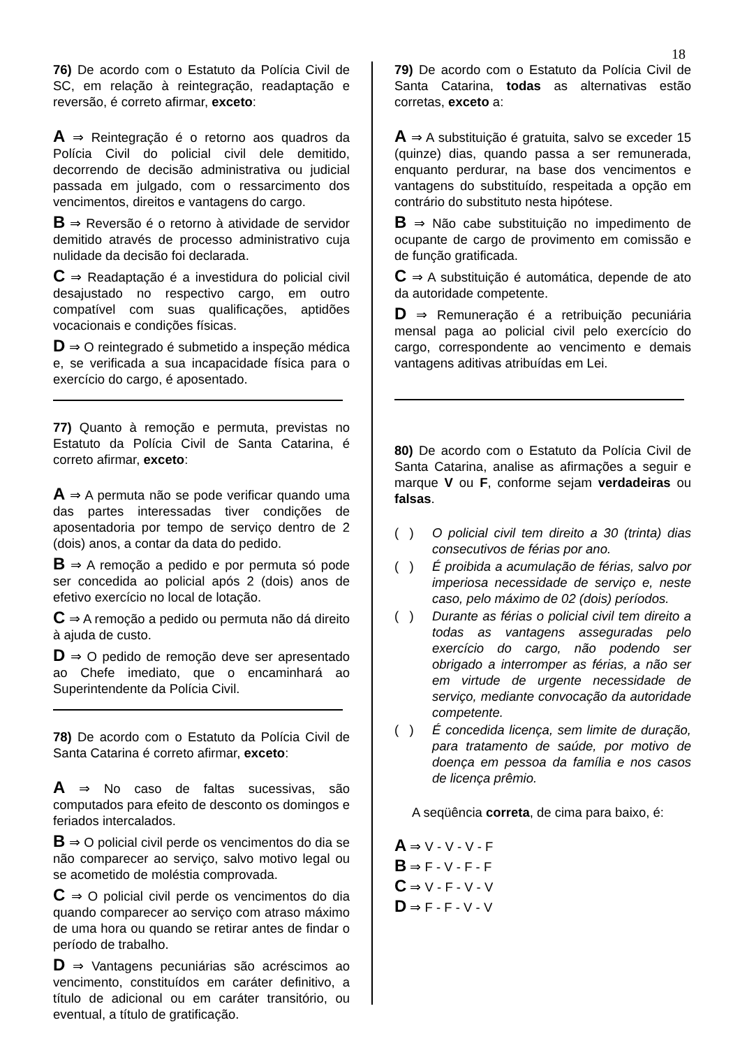18
76) De acordo com o Estatuto da Polícia Civil de SC, em relação à reintegração, readaptação e reversão, é correto afirmar, exceto:
A ⇒ Reintegração é o retorno aos quadros da Polícia Civil do policial civil dele demitido, decorrendo de decisão administrativa ou judicial passada em julgado, com o ressarcimento dos vencimentos, direitos e vantagens do cargo.
B ⇒ Reversão é o retorno à atividade de servidor demitido através de processo administrativo cuja nulidade da decisão foi declarada.
C ⇒ Readaptação é a investidura do policial civil desajustado no respectivo cargo, em outro compatível com suas qualificações, aptidões vocacionais e condições físicas.
D ⇒ O reintegrado é submetido a inspeção médica e, se verificada a sua incapacidade física para o exercício do cargo, é aposentado.
77) Quanto à remoção e permuta, previstas no Estatuto da Polícia Civil de Santa Catarina, é correto afirmar, exceto:
A ⇒ A permuta não se pode verificar quando uma das partes interessadas tiver condições de aposentadoria por tempo de serviço dentro de 2 (dois) anos, a contar da data do pedido.
B ⇒ A remoção a pedido e por permuta só pode ser concedida ao policial após 2 (dois) anos de efetivo exercício no local de lotação.
C ⇒ A remoção a pedido ou permuta não dá direito à ajuda de custo.
D ⇒ O pedido de remoção deve ser apresentado ao Chefe imediato, que o encaminhará ao Superintendente da Polícia Civil.
78) De acordo com o Estatuto da Polícia Civil de Santa Catarina é correto afirmar, exceto:
A ⇒ No caso de faltas sucessivas, são computados para efeito de desconto os domingos e feriados intercalados.
B ⇒ O policial civil perde os vencimentos do dia se não comparecer ao serviço, salvo motivo legal ou se acometido de moléstia comprovada.
C ⇒ O policial civil perde os vencimentos do dia quando comparecer ao serviço com atraso máximo de uma hora ou quando se retirar antes de findar o período de trabalho.
D ⇒ Vantagens pecuniárias são acréscimos ao vencimento, constituídos em caráter definitivo, a título de adicional ou em caráter transitório, ou eventual, a título de gratificação.
79) De acordo com o Estatuto da Polícia Civil de Santa Catarina, todas as alternativas estão corretas, exceto a:
A ⇒ A substituição é gratuita, salvo se exceder 15 (quinze) dias, quando passa a ser remunerada, enquanto perdurar, na base dos vencimentos e vantagens do substituído, respeitada a opção em contrário do substituto nesta hipótese.
B ⇒ Não cabe substituição no impedimento de ocupante de cargo de provimento em comissão e de função gratificada.
C ⇒ A substituição é automática, depende de ato da autoridade competente.
D ⇒ Remuneração é a retribuição pecuniária mensal paga ao policial civil pelo exercício do cargo, correspondente ao vencimento e demais vantagens aditivas atribuídas em Lei.
80) De acordo com o Estatuto da Polícia Civil de Santa Catarina, analise as afirmações a seguir e marque V ou F, conforme sejam verdadeiras ou falsas.
( ) O policial civil tem direito a 30 (trinta) dias consecutivos de férias por ano.
( ) É proibida a acumulação de férias, salvo por imperiosa necessidade de serviço e, neste caso, pelo máximo de 02 (dois) períodos.
( ) Durante as férias o policial civil tem direito a todas as vantagens asseguradas pelo exercício do cargo, não podendo ser obrigado a interromper as férias, a não ser em virtude de urgente necessidade de serviço, mediante convocação da autoridade competente.
( ) É concedida licença, sem limite de duração, para tratamento de saúde, por motivo de doença em pessoa da família e nos casos de licença prêmio.
A seqüência correta, de cima para baixo, é:
A ⇒ V - V - V - F
B ⇒ F - V - F - F
C ⇒ V - F - V - V
D ⇒ F - F - V - V